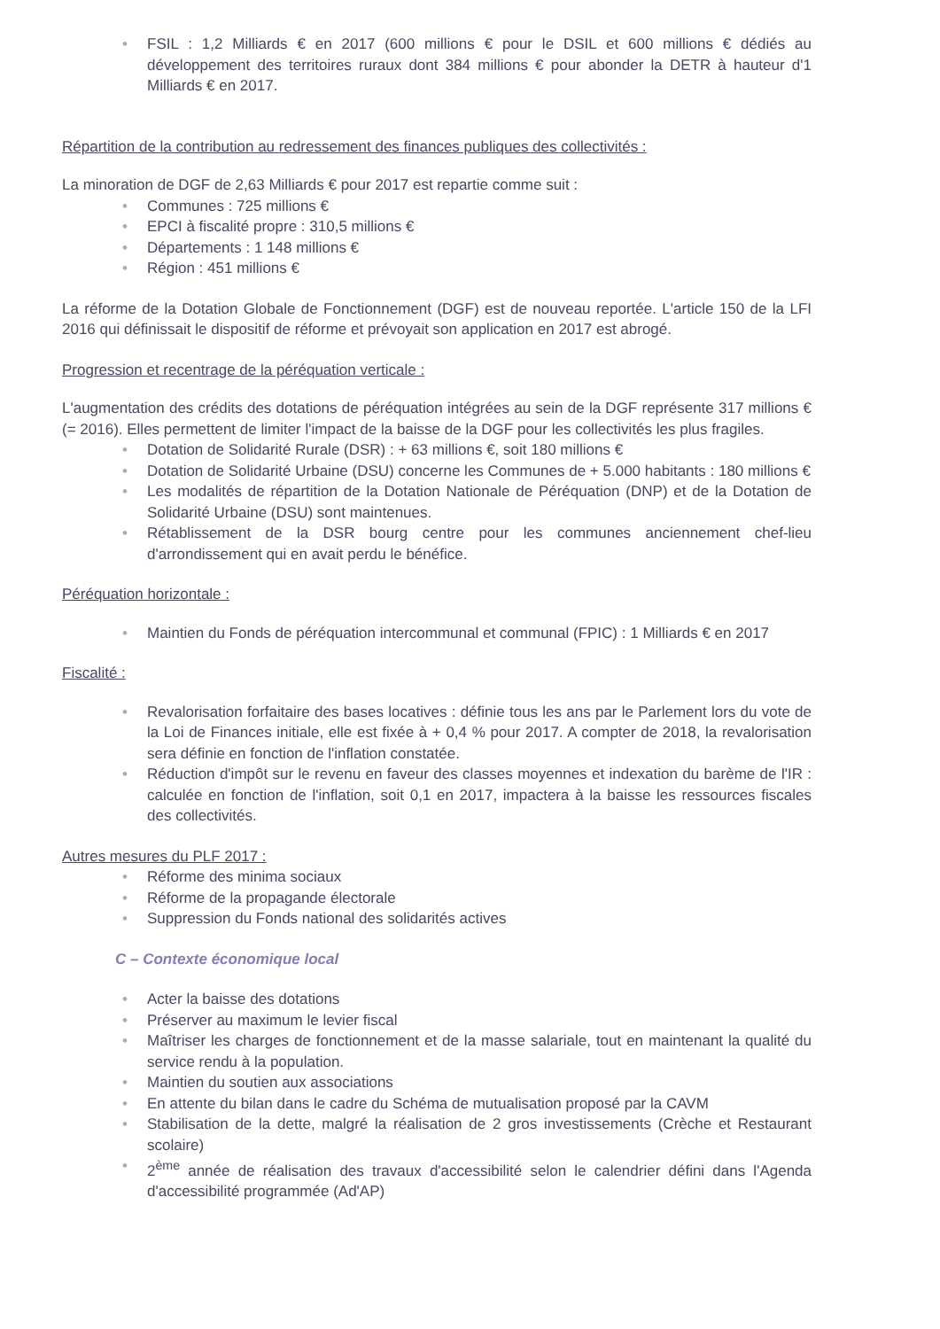• FSIL : 1,2 Milliards € en 2017 (600 millions € pour le DSIL et 600 millions € dédiés au développement des territoires ruraux dont 384 millions € pour abonder la DETR à hauteur d'1 Milliards € en 2017.
Répartition de la contribution au redressement des finances publiques des collectivités :
La minoration de DGF de 2,63 Milliards € pour 2017 est repartie comme suit :
• Communes : 725 millions €
• EPCI à fiscalité propre : 310,5 millions €
• Départements : 1 148 millions €
• Région : 451 millions €
La réforme de la Dotation Globale de Fonctionnement (DGF) est de nouveau reportée. L'article 150 de la LFI 2016 qui définissait le dispositif de réforme et prévoyait son application en 2017 est abrogé.
Progression et recentrage de la péréquation verticale :
L'augmentation des crédits des dotations de péréquation intégrées au sein de la DGF représente 317 millions € (= 2016). Elles permettent de limiter l'impact de la baisse de la DGF pour les collectivités les plus fragiles.
• Dotation de Solidarité Rurale (DSR) : + 63 millions €, soit 180 millions €
• Dotation de Solidarité Urbaine (DSU) concerne les Communes de + 5.000 habitants : 180 millions €
• Les modalités de répartition de la Dotation Nationale de Péréquation (DNP) et de la Dotation de Solidarité Urbaine (DSU) sont maintenues.
• Rétablissement de la DSR bourg centre pour les communes anciennement chef-lieu d'arrondissement qui en avait perdu le bénéfice.
Péréquation horizontale :
• Maintien du Fonds de péréquation intercommunal et communal (FPIC) : 1 Milliards € en 2017
Fiscalité :
• Revalorisation forfaitaire des bases locatives : définie tous les ans par le Parlement lors du vote de la Loi de Finances initiale, elle est fixée à + 0,4 % pour 2017. A compter de 2018, la revalorisation sera définie en fonction de l'inflation constatée.
• Réduction d'impôt sur le revenu en faveur des classes moyennes et indexation du barème de l'IR : calculée en fonction de l'inflation, soit 0,1 en 2017, impactera à la baisse les ressources fiscales des collectivités.
Autres mesures du PLF 2017 :
• Réforme des minima sociaux
• Réforme de la propagande électorale
• Suppression du Fonds national des solidarités actives
C – Contexte économique local
• Acter la baisse des dotations
• Préserver au maximum le levier fiscal
• Maîtriser les charges de fonctionnement et de la masse salariale, tout en maintenant la qualité du service rendu à la population.
• Maintien du soutien aux associations
• En attente du bilan dans le cadre du Schéma de mutualisation proposé par la CAVM
• Stabilisation de la dette, malgré la réalisation de 2 gros investissements (Crèche et Restaurant scolaire)
• 2<sup>ème</sup> année de réalisation des travaux d'accessibilité selon le calendrier défini dans l'Agenda d'accessibilité programmée (Ad'AP)